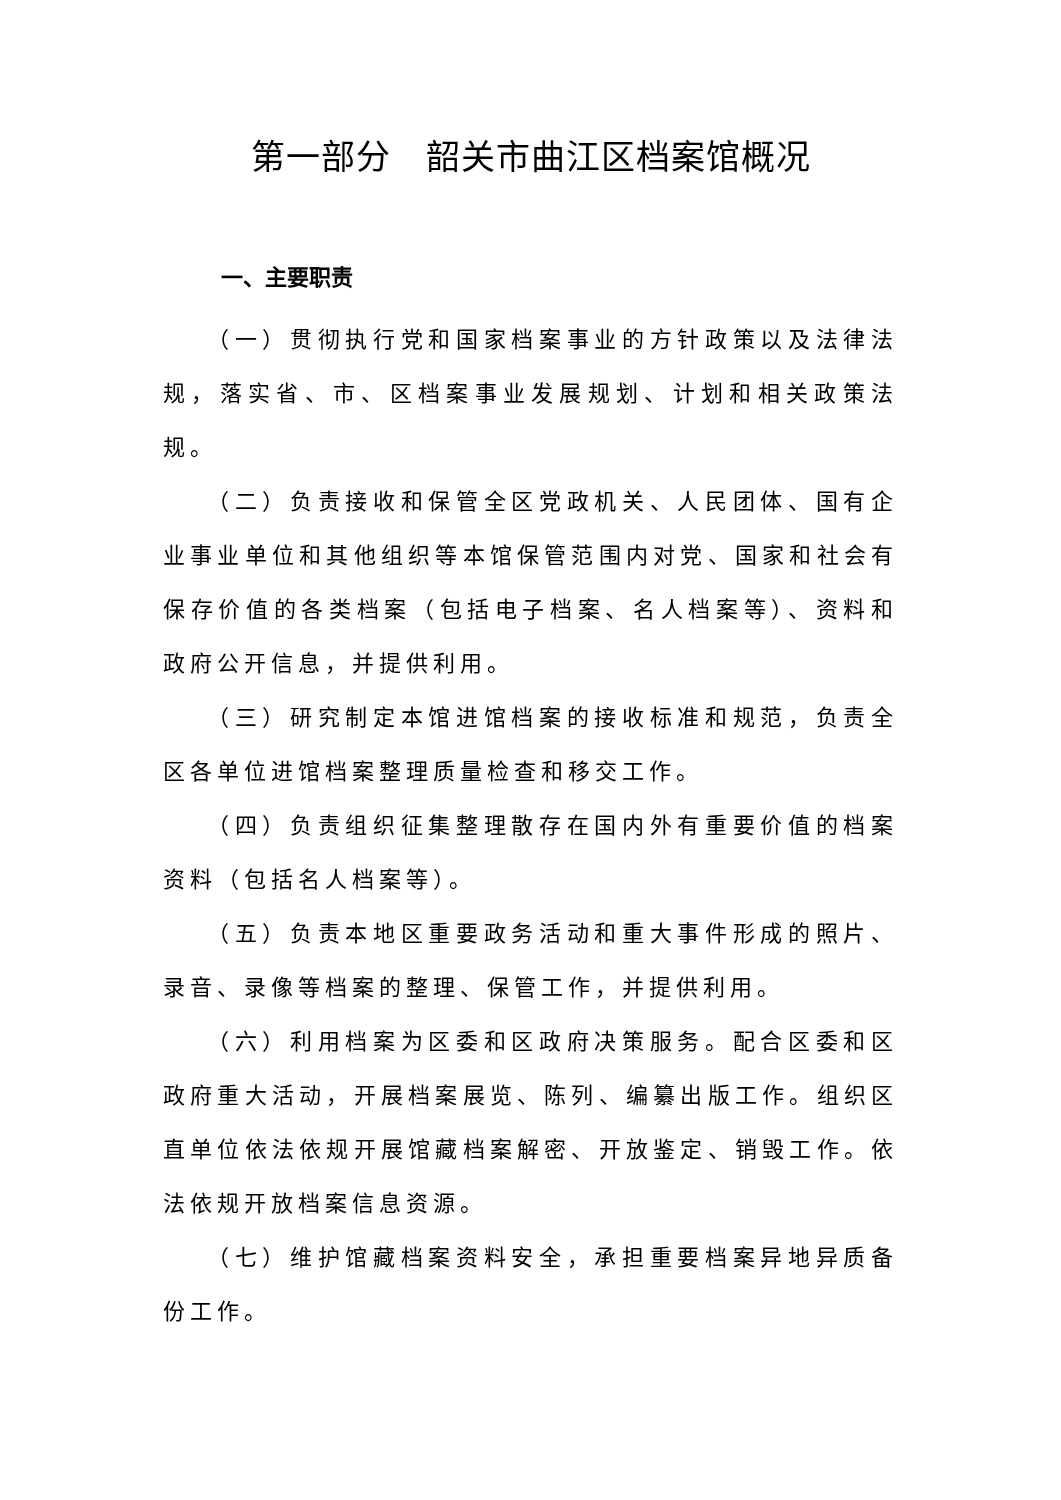第一部分　韶关市曲江区档案馆概况
一、主要职责
（一）贯彻执行党和国家档案事业的方针政策以及法律法规，落实省、市、区档案事业发展规划、计划和相关政策法规。
（二）负责接收和保管全区党政机关、人民团体、国有企业事业单位和其他组织等本馆保管范围内对党、国家和社会有保存价值的各类档案（包括电子档案、名人档案等）、资料和政府公开信息，并提供利用。
（三）研究制定本馆进馆档案的接收标准和规范，负责全区各单位进馆档案整理质量检查和移交工作。
（四）负责组织征集整理散存在国内外有重要价值的档案资料（包括名人档案等）。
（五）负责本地区重要政务活动和重大事件形成的照片、录音、录像等档案的整理、保管工作，并提供利用。
（六）利用档案为区委和区政府决策服务。配合区委和区政府重大活动，开展档案展览、陈列、编纂出版工作。组织区直单位依法依规开展馆藏档案解密、开放鉴定、销毁工作。依法依规开放档案信息资源。
（七）维护馆藏档案资料安全，承担重要档案异地异质备份工作。